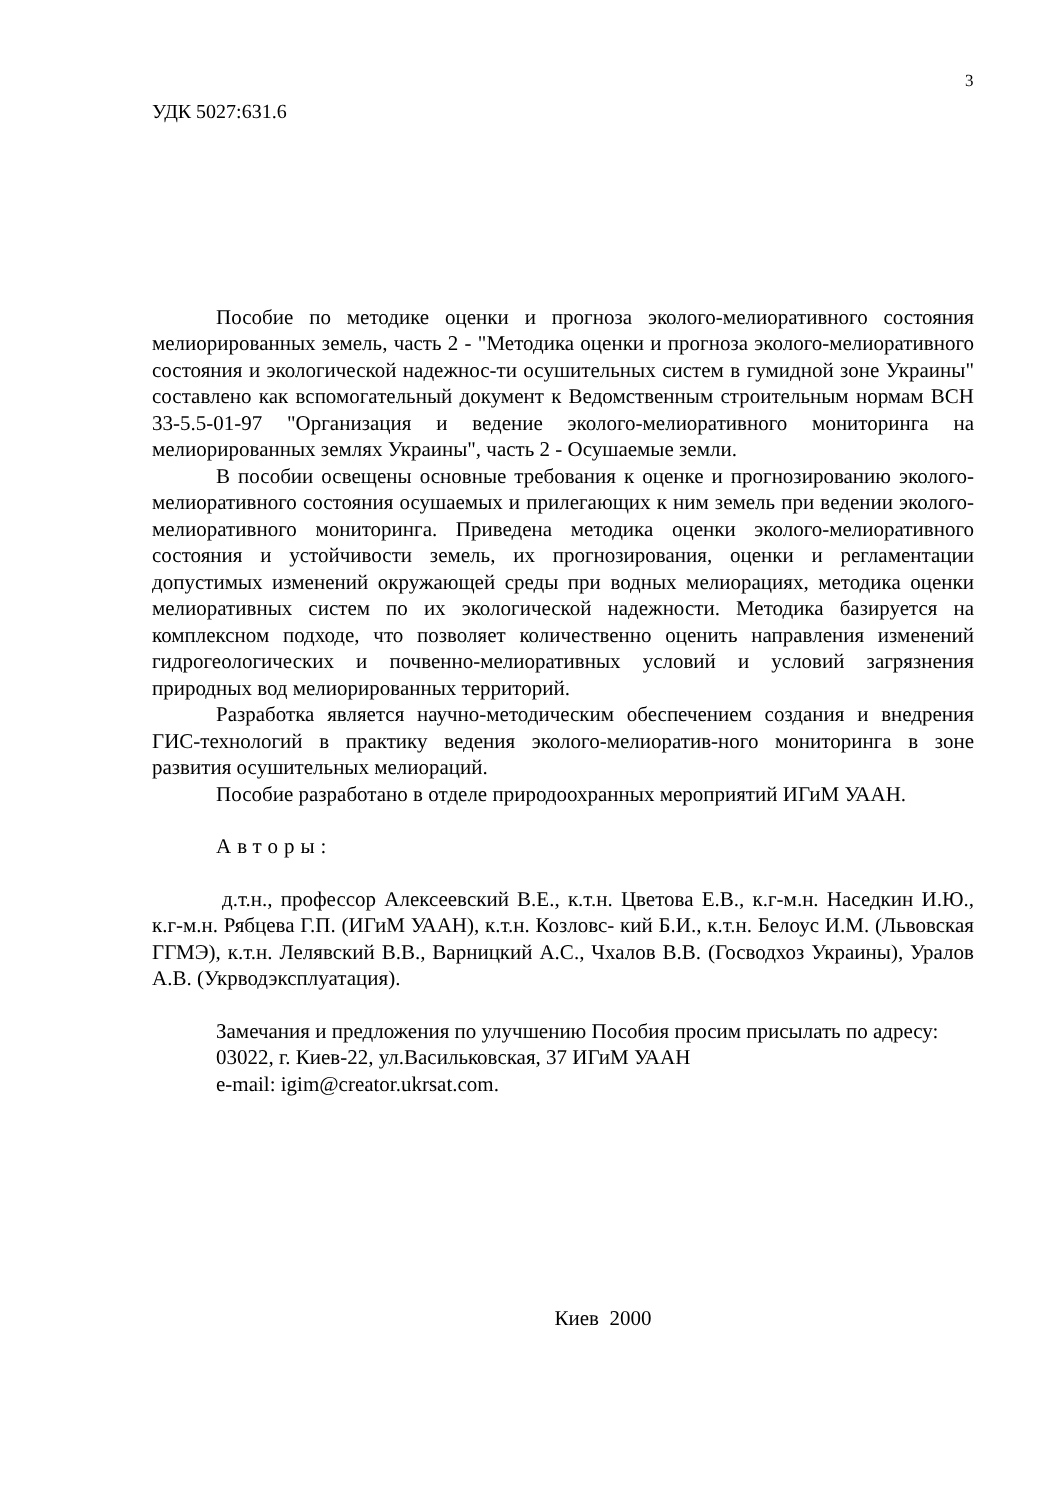3
УДК 5027:631.6
Пособие по методике оценки и прогноза эколого-мелиоративного состояния мелиорированных земель, часть 2 - "Методика оценки и прогноза эколого-мелиоративного состояния и экологической надежнос-ти осушительных систем в гумидной зоне Украины" составлено как вспомогательный документ к Ведомственным строительным нормам ВСН 33-5.5-01-97 "Организация и ведение эколого-мелиоративного мониторинга на мелиорированных землях Украины", часть 2 - Осушаемые земли.
В пособии освещены основные требования к оценке и прогнозированию эколого-мелиоративного состояния осушаемых и прилегающих к ним земель при ведении эколого-мелиоративного мониторинга. Приведена методика оценки эколого-мелиоративного состояния и устойчивости земель, их прогнозирования, оценки и регламентации допустимых изменений окружающей среды при водных мелиорациях, методика оценки мелиоративных систем по их экологической надежности. Методика базируется на комплексном подходе, что позволяет количественно оценить направления изменений гидрогеологических и почвенно-мелиоративных условий и условий загрязнения природных вод мелиорированных территорий.
Разработка является научно-методическим обеспечением создания и внедрения ГИС-технологий в практику ведения эколого-мелиоратив-ного мониторинга в зоне развития осушительных мелиораций.
Пособие разработано в отделе природоохранных мероприятий ИГиМ УААН.
Авторы:
д.т.н., профессор Алексеевский В.Е., к.т.н. Цветова Е.В., к.г-м.н. Наседкин И.Ю., к.г-м.н. Рябцева Г.П. (ИГиМ УААН), к.т.н. Козловс- кий Б.И., к.т.н. Белоус И.М. (Львовская ГГМЭ), к.т.н. Лелявский В.В., Варницкий А.С., Чхалов В.В. (Госводхоз Украины), Уралов А.В. (Укрводэксплуатация).
Замечания и предложения по улучшению Пособия просим присылать по адресу:
03022, г. Киев-22, ул.Васильковская, 37 ИГиМ УААН
e-mail: igim@creator.ukrsat.com.
Киев 2000